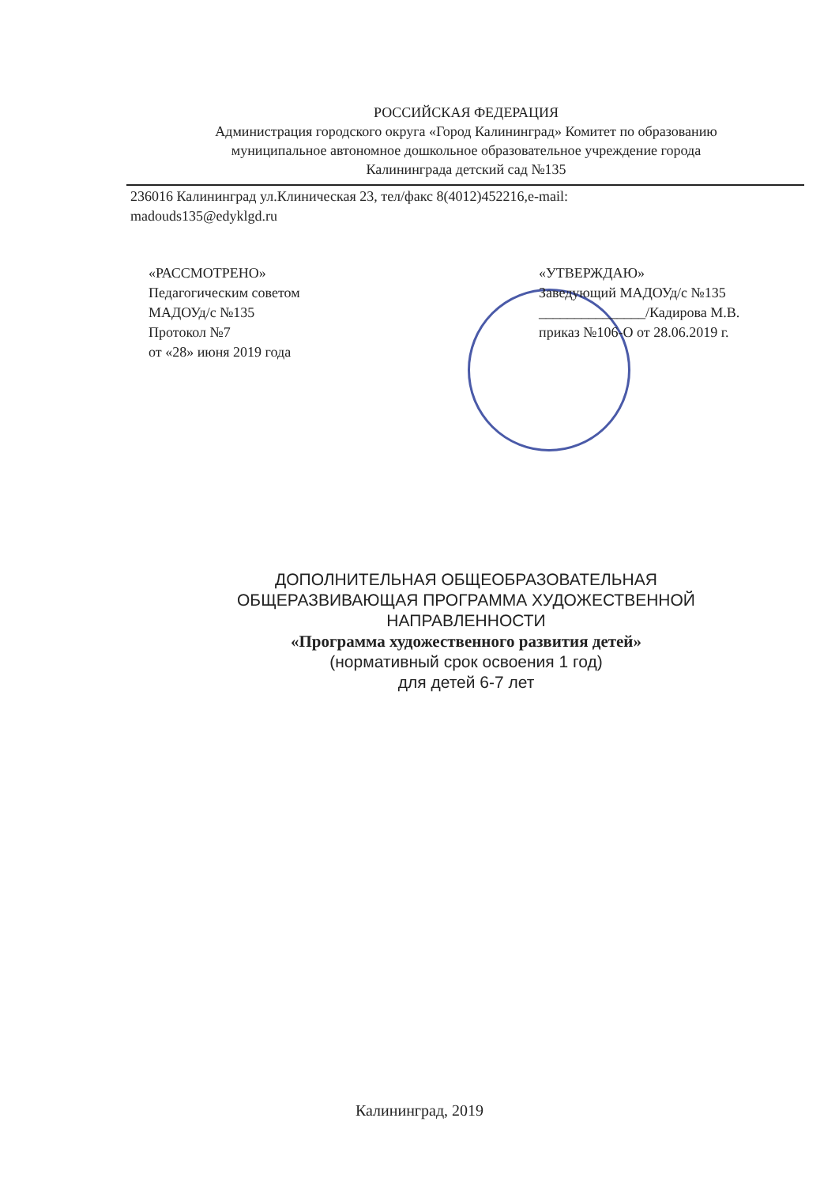РОССИЙСКАЯ ФЕДЕРАЦИЯ
Администрация городского округа «Город Калининград» Комитет по образованию
муниципальное автономное дошкольное образовательное учреждение города
Калининграда детский сад №135
236016 Калининград ул.Клиническая 23, тел/факс 8(4012)452216,e-mail:
madouds135@edyklgd.ru
«РАССМОТРЕНО»
Педагогическим советом
МАДОУд/с №135
Протокол №7
от «28» июня 2019 года
«УТВЕРЖДАЮ»
Заведующий МАДОУд/с №135
_______________/Кадирова М.В.
приказ №106-О от 28.06.2019 г.
ДОПОЛНИТЕЛЬНАЯ ОБЩЕОБРАЗОВАТЕЛЬНАЯ
ОБЩЕРАЗВИВАЮЩАЯ ПРОГРАММА ХУДОЖЕСТВЕННОЙ
НАПРАВЛЕННОСТИ
«Программа художественного развития детей»
(нормативный срок освоения 1 год)
для детей 6-7 лет
Калининград, 2019